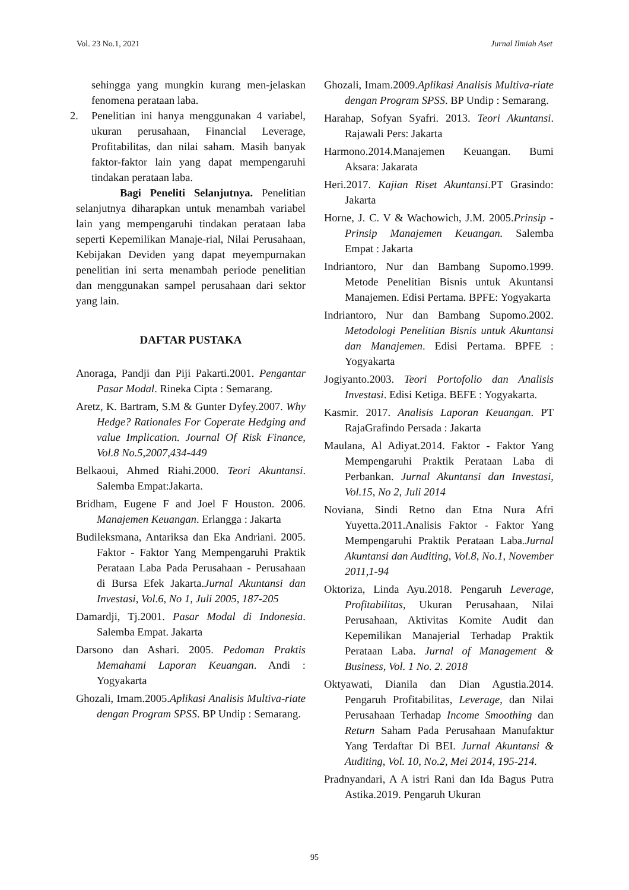Vol. 23 No.1, 2021 Jurnal Ilmiah Aset
sehingga yang mungkin kurang men-jelaskan fenomena perataan laba.
2. Penelitian ini hanya menggunakan 4 variabel, ukuran perusahaan, Financial Leverage, Profitabilitas, dan nilai saham. Masih banyak faktor-faktor lain yang dapat mempengaruhi tindakan perataan laba.
Bagi Peneliti Selanjutnya. Penelitian selanjutnya diharapkan untuk menambah variabel lain yang mempengaruhi tindakan perataan laba seperti Kepemilikan Manaje-rial, Nilai Perusahaan, Kebijakan Deviden yang dapat meyempurnakan penelitian ini serta menambah periode penelitian dan menggunakan sampel perusahaan dari sektor yang lain.
DAFTAR PUSTAKA
Anoraga, Pandji dan Piji Pakarti.2001. Pengantar Pasar Modal. Rineka Cipta : Semarang.
Aretz, K. Bartram, S.M & Gunter Dyfey.2007. Why Hedge? Rationales For Coperate Hedging and value Implication. Journal Of Risk Finance, Vol.8 No.5,2007,434-449
Belkaoui, Ahmed Riahi.2000. Teori Akuntansi. Salemba Empat:Jakarta.
Bridham, Eugene F and Joel F Houston. 2006. Manajemen Keuangan. Erlangga : Jakarta
Budileksmana, Antariksa dan Eka Andriani. 2005. Faktor - Faktor Yang Mempengaruhi Praktik Perataan Laba Pada Perusahaan - Perusahaan di Bursa Efek Jakarta.Jurnal Akuntansi dan Investasi, Vol.6, No 1, Juli 2005, 187-205
Damardji, Tj.2001. Pasar Modal di Indonesia. Salemba Empat. Jakarta
Darsono dan Ashari. 2005. Pedoman Praktis Memahami Laporan Keuangan. Andi : Yogyakarta
Ghozali, Imam.2005.Aplikasi Analisis Multiva-riate dengan Program SPSS. BP Undip : Semarang.
Ghozali, Imam.2009.Aplikasi Analisis Multiva-riate dengan Program SPSS. BP Undip : Semarang.
Harahap, Sofyan Syafri. 2013. Teori Akuntansi. Rajawali Pers: Jakarta
Harmono.2014.Manajemen Keuangan. Bumi Aksara: Jakarata
Heri.2017. Kajian Riset Akuntansi.PT Grasindo: Jakarta
Horne, J. C. V & Wachowich, J.M. 2005.Prinsip - Prinsip Manajemen Keuangan. Salemba Empat : Jakarta
Indriantoro, Nur dan Bambang Supomo.1999. Metode Penelitian Bisnis untuk Akuntansi Manajemen. Edisi Pertama. BPFE: Yogyakarta
Indriantoro, Nur dan Bambang Supomo.2002. Metodologi Penelitian Bisnis untuk Akuntansi dan Manajemen. Edisi Pertama. BPFE : Yogyakarta
Jogiyanto.2003. Teori Portofolio dan Analisis Investasi. Edisi Ketiga. BEFE : Yogyakarta.
Kasmir. 2017. Analisis Laporan Keuangan. PT RajaGrafindo Persada : Jakarta
Maulana, Al Adiyat.2014. Faktor - Faktor Yang Mempengaruhi Praktik Perataan Laba di Perbankan. Jurnal Akuntansi dan Investasi, Vol.15, No 2, Juli 2014
Noviana, Sindi Retno dan Etna Nura Afri Yuyetta.2011.Analisis Faktor - Faktor Yang Mempengaruhi Praktik Perataan Laba.Jurnal Akuntansi dan Auditing, Vol.8, No.1, November 2011,1-94
Oktoriza, Linda Ayu.2018. Pengaruh Leverage, Profitabilitas, Ukuran Perusahaan, Nilai Perusahaan, Aktivitas Komite Audit dan Kepemilikan Manajerial Terhadap Praktik Perataan Laba. Jurnal of Management & Business, Vol. 1 No. 2. 2018
Oktyawati, Dianila dan Dian Agustia.2014. Pengaruh Profitabilitas, Leverage, dan Nilai Perusahaan Terhadap Income Smoothing dan Return Saham Pada Perusahaan Manufaktur Yang Terdaftar Di BEI. Jurnal Akuntansi & Auditing, Vol. 10, No.2, Mei 2014, 195-214.
Pradnyandari, A A istri Rani dan Ida Bagus Putra Astika.2019. Pengaruh Ukuran
95